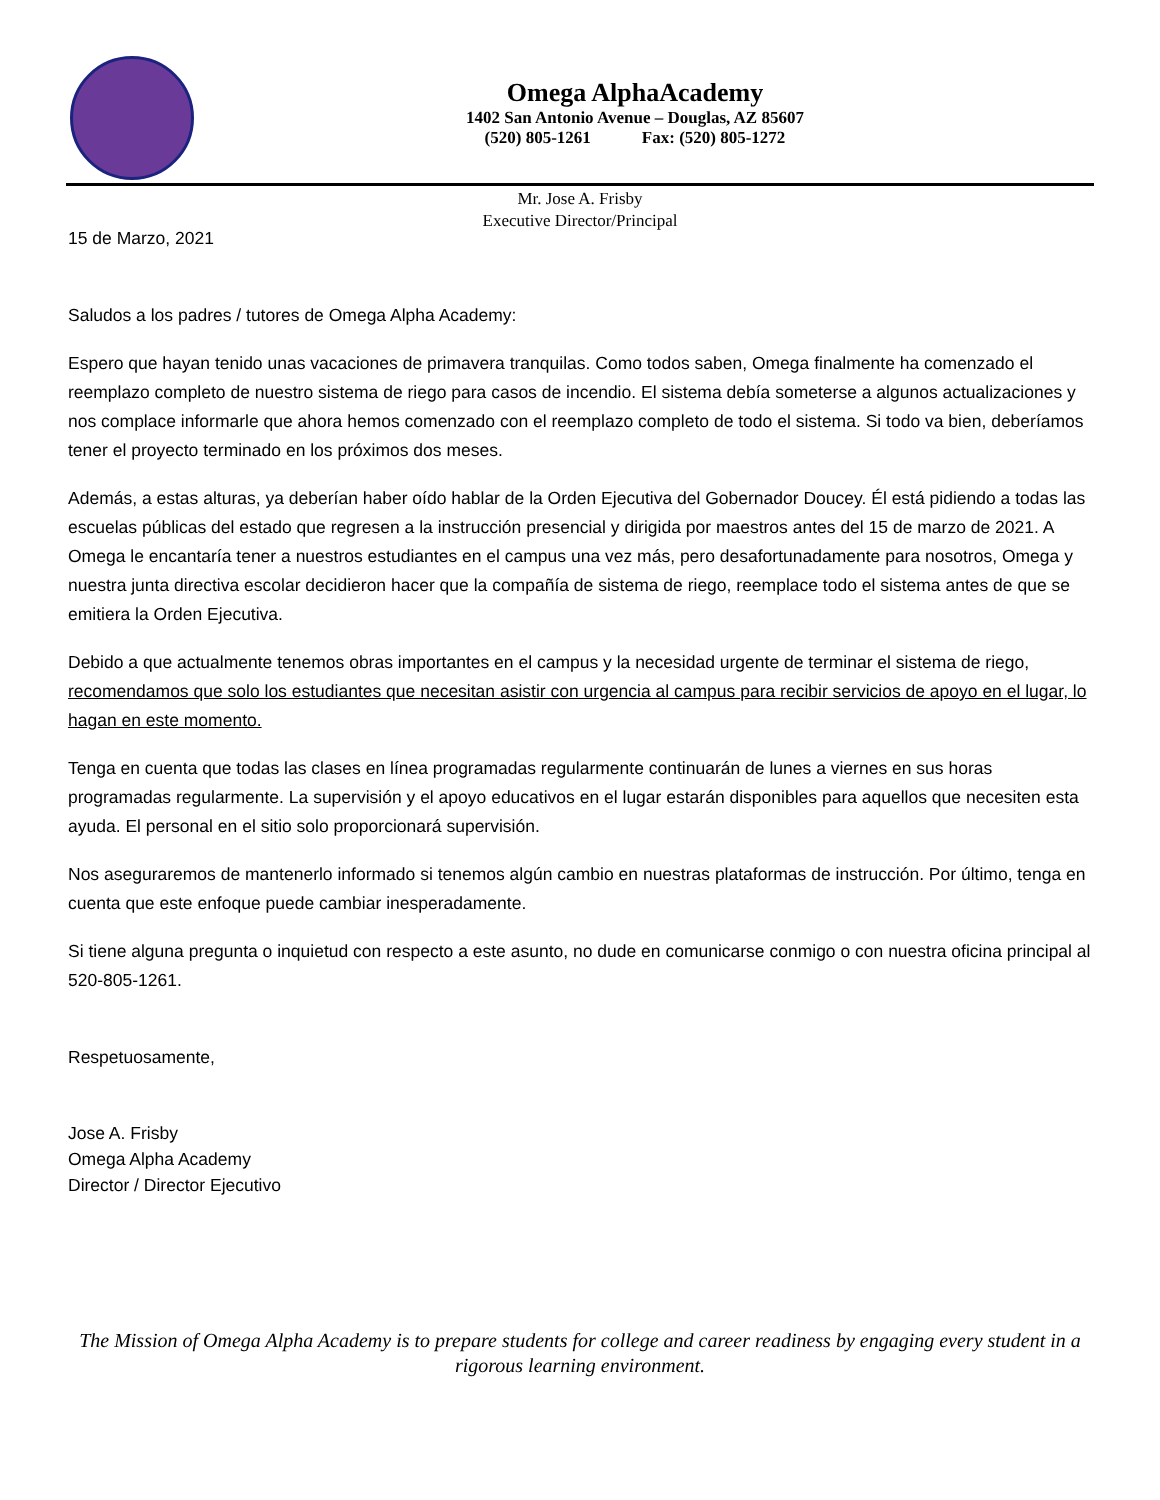Omega AlphaAcademy
1402 San Antonio Avenue – Douglas, AZ 85607
(520) 805-1261 Fax: (520) 805-1272
Mr. Jose A. Frisby
Executive Director/Principal
15 de Marzo, 2021
Saludos a los padres / tutores de Omega Alpha Academy:
Espero que hayan tenido unas vacaciones de primavera tranquilas. Como todos saben, Omega finalmente ha comenzado el reemplazo completo de nuestro sistema de riego para casos de incendio. El sistema debía someterse a algunos actualizaciones y nos complace informarle que ahora hemos comenzado con el reemplazo completo de todo el sistema. Si todo va bien, deberíamos tener el proyecto terminado en los próximos dos meses.
Además, a estas alturas, ya deberían haber oído hablar de la Orden Ejecutiva del Gobernador Doucey. Él está pidiendo a todas las escuelas públicas del estado que regresen a la instrucción presencial y dirigida por maestros antes del 15 de marzo de 2021. A Omega le encantaría tener a nuestros estudiantes en el campus una vez más, pero desafortunadamente para nosotros, Omega y nuestra junta directiva escolar decidieron hacer que la compañía de sistema de riego, reemplace todo el sistema antes de que se emitiera la Orden Ejecutiva.
Debido a que actualmente tenemos obras importantes en el campus y la necesidad urgente de terminar el sistema de riego, recomendamos que solo los estudiantes que necesitan asistir con urgencia al campus para recibir servicios de apoyo en el lugar, lo hagan en este momento.
Tenga en cuenta que todas las clases en línea programadas regularmente continuarán de lunes a viernes en sus horas programadas regularmente. La supervisión y el apoyo educativos en el lugar estarán disponibles para aquellos que necesiten esta ayuda. El personal en el sitio solo proporcionará supervisión.
Nos aseguraremos de mantenerlo informado si tenemos algún cambio en nuestras plataformas de instrucción. Por último, tenga en cuenta que este enfoque puede cambiar inesperadamente.
Si tiene alguna pregunta o inquietud con respecto a este asunto, no dude en comunicarse conmigo o con nuestra oficina principal al 520-805-1261.
Respetuosamente,
Jose A. Frisby
Omega Alpha Academy
Director / Director Ejecutivo
The Mission of Omega Alpha Academy is to prepare students for college and career readiness by engaging every student in a rigorous learning environment.